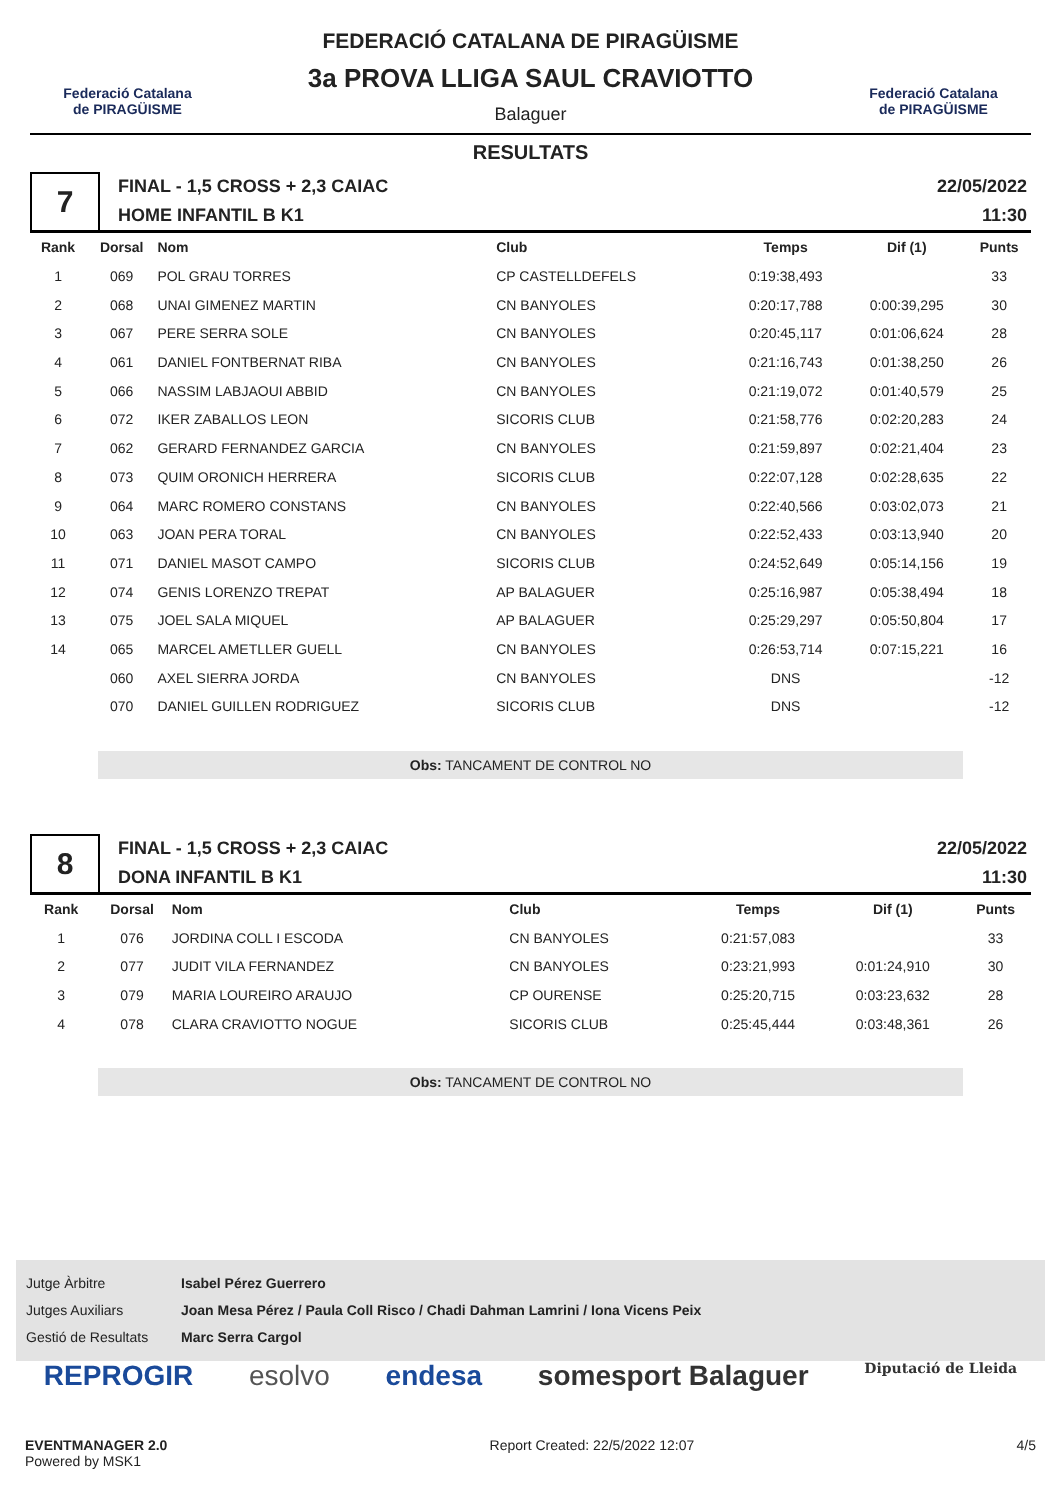Federació Catalana de PIRAGÜISME
FEDERACIÓ CATALANA DE PIRAGÜISME
3a PROVA LLIGA SAUL CRAVIOTTO
Balaguer
Federació Catalana de PIRAGÜISME
RESULTATS
7
FINAL - 1,5 CROSS + 2,3 CAIAC
HOME INFANTIL B K1
22/05/2022
11:30
| Rank | Dorsal | Nom | Club | Temps | Dif (1) | Punts |
| --- | --- | --- | --- | --- | --- | --- |
| 1 | 069 | POL GRAU TORRES | CP CASTELLDEFELS | 0:19:38,493 | | 33 |
| 2 | 068 | UNAI GIMENEZ MARTIN | CN BANYOLES | 0:20:17,788 | 0:00:39,295 | 30 |
| 3 | 067 | PERE SERRA SOLE | CN BANYOLES | 0:20:45,117 | 0:01:06,624 | 28 |
| 4 | 061 | DANIEL FONTBERNAT RIBA | CN BANYOLES | 0:21:16,743 | 0:01:38,250 | 26 |
| 5 | 066 | NASSIM LABJAOUI ABBID | CN BANYOLES | 0:21:19,072 | 0:01:40,579 | 25 |
| 6 | 072 | IKER ZABALLOS LEON | SICORIS CLUB | 0:21:58,776 | 0:02:20,283 | 24 |
| 7 | 062 | GERARD FERNANDEZ GARCIA | CN BANYOLES | 0:21:59,897 | 0:02:21,404 | 23 |
| 8 | 073 | QUIM ORONICH HERRERA | SICORIS CLUB | 0:22:07,128 | 0:02:28,635 | 22 |
| 9 | 064 | MARC ROMERO CONSTANS | CN BANYOLES | 0:22:40,566 | 0:03:02,073 | 21 |
| 10 | 063 | JOAN PERA TORAL | CN BANYOLES | 0:22:52,433 | 0:03:13,940 | 20 |
| 11 | 071 | DANIEL MASOT CAMPO | SICORIS CLUB | 0:24:52,649 | 0:05:14,156 | 19 |
| 12 | 074 | GENIS LORENZO TREPAT | AP BALAGUER | 0:25:16,987 | 0:05:38,494 | 18 |
| 13 | 075 | JOEL SALA MIQUEL | AP BALAGUER | 0:25:29,297 | 0:05:50,804 | 17 |
| 14 | 065 | MARCEL AMETLLER GUELL | CN BANYOLES | 0:26:53,714 | 0:07:15,221 | 16 |
| | 060 | AXEL SIERRA JORDA | CN BANYOLES | DNS | | -12 |
| | 070 | DANIEL GUILLEN RODRIGUEZ | SICORIS CLUB | DNS | | -12 |
Obs: TANCAMENT DE CONTROL NO
8
FINAL - 1,5 CROSS + 2,3 CAIAC
DONA INFANTIL B K1
22/05/2022
11:30
| Rank | Dorsal | Nom | Club | Temps | Dif (1) | Punts |
| --- | --- | --- | --- | --- | --- | --- |
| 1 | 076 | JORDINA COLL I ESCODA | CN BANYOLES | 0:21:57,083 | | 33 |
| 2 | 077 | JUDIT VILA FERNANDEZ | CN BANYOLES | 0:23:21,993 | 0:01:24,910 | 30 |
| 3 | 079 | MARIA LOUREIRO ARAUJO | CP OURENSE | 0:25:20,715 | 0:03:23,632 | 28 |
| 4 | 078 | CLARA CRAVIOTTO NOGUE | SICORIS CLUB | 0:25:45,444 | 0:03:48,361 | 26 |
Obs: TANCAMENT DE CONTROL NO
Jutge Àrbitre Isabel Pérez Guerrero
Jutges Auxiliars Joan Mesa Pérez / Paula Coll Risco / Chadi Dahman Lamrini / Iona Vicens Peix
Gestió de Resultats Marc Serra Cargol
REPROGIR esolvo endesa somesport Balaguer Diputació de Lleida
EVENTMANAGER 2.0
Powered by MSK1
Report Created: 22/5/2022 12:07
4/5